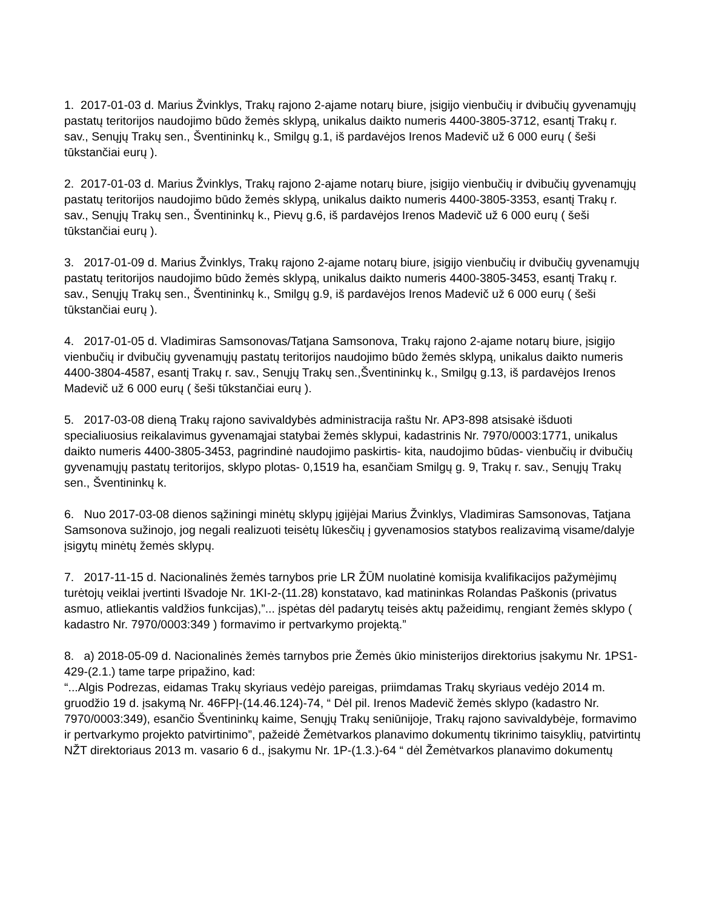1. 2017-01-03 d. Marius Žvinklys, Trakų rajono 2-ajame notarų biure, įsigijo vienbučių ir dvibučių gyvenamųjų pastatų teritorijos naudojimo būdo žemės sklypą, unikalus daikto numeris 4400-3805-3712, esantį Trakų r. sav., Senųjų Trakų sen., Šventininkų k., Smilgų g.1, iš pardavėjos Irenos Madevič už 6 000 eurų ( šeši tūkstančiai eurų ).
2. 2017-01-03 d. Marius Žvinklys, Trakų rajono 2-ajame notarų biure, įsigijo vienbučių ir dvibučių gyvenamųjų pastatų teritorijos naudojimo būdo žemės sklypą, unikalus daikto numeris 4400-3805-3353, esantį Trakų r. sav., Senųjų Trakų sen., Šventininkų k., Pievų g.6, iš pardavėjos Irenos Madevič už 6 000 eurų ( šeši tūkstančiai eurų ).
3. 2017-01-09 d. Marius Žvinklys, Trakų rajono 2-ajame notarų biure, įsigijo vienbučių ir dvibučių gyvenamųjų pastatų teritorijos naudojimo būdo žemės sklypą, unikalus daikto numeris 4400-3805-3453, esantį Trakų r. sav., Senųjų Trakų sen., Šventininkų k., Smilgų g.9, iš pardavėjos Irenos Madevič už 6 000 eurų ( šeši tūkstančiai eurų ).
4. 2017-01-05 d. Vladimiras Samsonovas/Tatjana Samsonova, Trakų rajono 2-ajame notarų biure, įsigijo vienbučių ir dvibučių gyvenamųjų pastatų teritorijos naudojimo būdo žemės sklypą, unikalus daikto numeris 4400-3804-4587, esantį Trakų r. sav., Senųjų Trakų sen.,Šventininkų k., Smilgų g.13, iš pardavėjos Irenos Madevič už 6 000 eurų ( šeši tūkstančiai eurų ).
5. 2017-03-08 dieną Trakų rajono savivaldybės administracija raštu Nr. AP3-898 atsisakė išduoti specialiuosius reikalavimus gyvenamąjai statybai žemės sklypui, kadastrinis Nr. 7970/0003:1771, unikalus daikto numeris 4400-3805-3453, pagrindinė naudojimo paskirtis- kita, naudojimo būdas- vienbučių ir dvibučių gyvenamųjų pastatų teritorijos, sklypo plotas- 0,1519 ha, esančiam Smilgų g. 9, Trakų r. sav., Senųjų Trakų sen., Šventininkų k.
6. Nuo 2017-03-08 dienos sąžiningi minėtų sklypų įgijėjai Marius Žvinklys, Vladimiras Samsonovas, Tatjana Samsonova sužinojo, jog negali realizuoti teisėtų lūkesčių į gyvenamosios statybos realizavimą visame/dalyje įsigytų minėtų žemės sklypų.
7. 2017-11-15 d. Nacionalinės žemės tarnybos prie LR ŽŪM nuolatinė komisija kvalifikacijos pažymėjimų turėtojų veiklai įvertinti Išvadoje Nr. 1KI-2-(11.28) konstatavo, kad matininkas Rolandas Paškonis (privatus asmuo, atliekantis valdžios funkcijas),”... įspėtas dėl padarytų teisės aktų pažeidimų, rengiant žemės sklypo ( kadastro Nr. 7970/0003:349 ) formavimo ir pertvarkymo projektą.”
8. a) 2018-05-09 d. Nacionalinės žemės tarnybos prie Žemės ūkio ministerijos direktorius įsakymu Nr. 1PS1-429-(2.1.) tame tarpe pripažino, kad:
“...Algis Podrezas, eidamas Trakų skyriaus vedėjo pareigas, priimdamas Trakų skyriaus vedėjo 2014 m. gruodžio 19 d. įsakymą Nr. 46FPĮ-(14.46.124)-74, “ Dėl pil. Irenos Madevič žemės sklypo (kadastro Nr. 7970/0003:349), esančio Šventininkų kaime, Senųjų Trakų seniūnijoje, Trakų rajono savivaldybėje, formavimo ir pertvarkymo projekto patvirtinimo”, pažeidė Žemėtvarkos planavimo dokumentų tikrinimo taisyklių, patvirtintų NŽT direktoriaus 2013 m. vasario 6 d., įsakymu Nr. 1P-(1.3.)-64 “ dėl Žemėtvarkos planavimo dokumentų